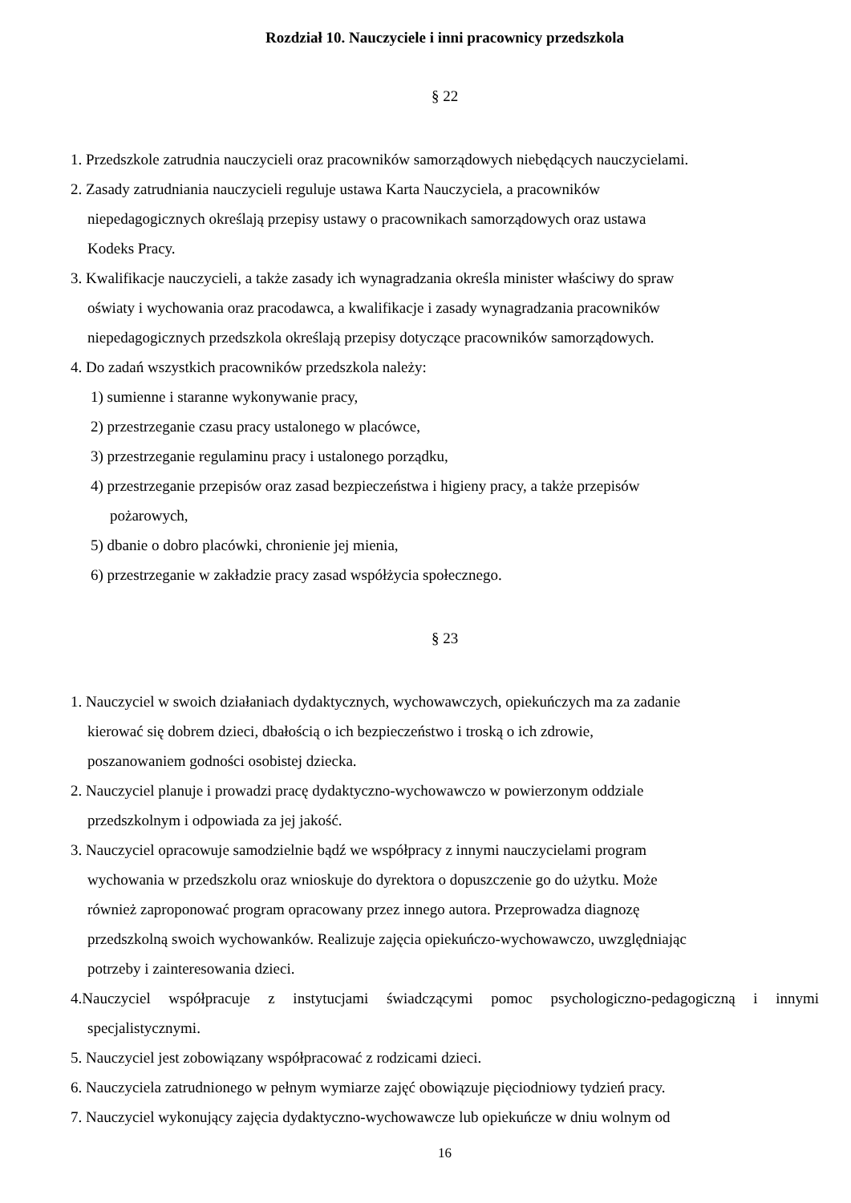Rozdział 10. Nauczyciele i inni pracownicy przedszkola
§ 22
1. Przedszkole zatrudnia nauczycieli oraz pracowników samorządowych niebędących nauczycielami.
2. Zasady zatrudniania nauczycieli reguluje ustawa Karta Nauczyciela, a pracowników
niepedagogicznych określają przepisy ustawy o pracownikach samorządowych oraz ustawa
Kodeks Pracy.
3. Kwalifikacje nauczycieli, a także zasady ich wynagradzania określa minister właściwy do spraw
oświaty i wychowania oraz pracodawca, a kwalifikacje i zasady wynagradzania pracowników
niepedagogicznych przedszkola określają przepisy dotyczące pracowników samorządowych.
4. Do zadań wszystkich pracowników przedszkola należy:
1) sumienne i staranne wykonywanie pracy,
2) przestrzeganie czasu pracy ustalonego w placówce,
3) przestrzeganie regulaminu pracy i ustalonego porządku,
4) przestrzeganie przepisów oraz zasad bezpieczeństwa i higieny pracy, a także przepisów
pożarowych,
5) dbanie o dobro placówki, chronienie jej mienia,
6) przestrzeganie w zakładzie pracy zasad współżycia społecznego.
§ 23
1. Nauczyciel w swoich działaniach dydaktycznych, wychowawczych, opiekuńczych ma za zadanie
kierować się dobrem dzieci, dbałością o ich bezpieczeństwo i troską o ich zdrowie,
poszanowaniem godności osobistej dziecka.
2. Nauczyciel planuje i prowadzi pracę dydaktyczno-wychowawczo w powierzonym oddziale
przedszkolnym i odpowiada za jej jakość.
3. Nauczyciel opracowuje samodzielnie bądź we współpracy z innymi nauczycielami program
wychowania w przedszkolu oraz wnioskuje do dyrektora o dopuszczenie go do użytku. Może
również zaproponować program opracowany przez innego autora. Przeprowadza diagnozę
przedszkolną swoich wychowanków. Realizuje zajęcia opiekuńczo-wychowawczo, uwzględniając
potrzeby i zainteresowania dzieci.
4.Nauczyciel współpracuje z instytucjami świadczącymi pomoc psychologiczno-pedagogiczną i innymi specjalistycznymi.
5. Nauczyciel jest zobowiązany współpracować z rodzicami dzieci.
6. Nauczyciela zatrudnionego w pełnym wymiarze zajęć obowiązuje pięciodniowy tydzień pracy.
7. Nauczyciel wykonujący zajęcia dydaktyczno-wychowawcze lub opiekuńcze w dniu wolnym od
16